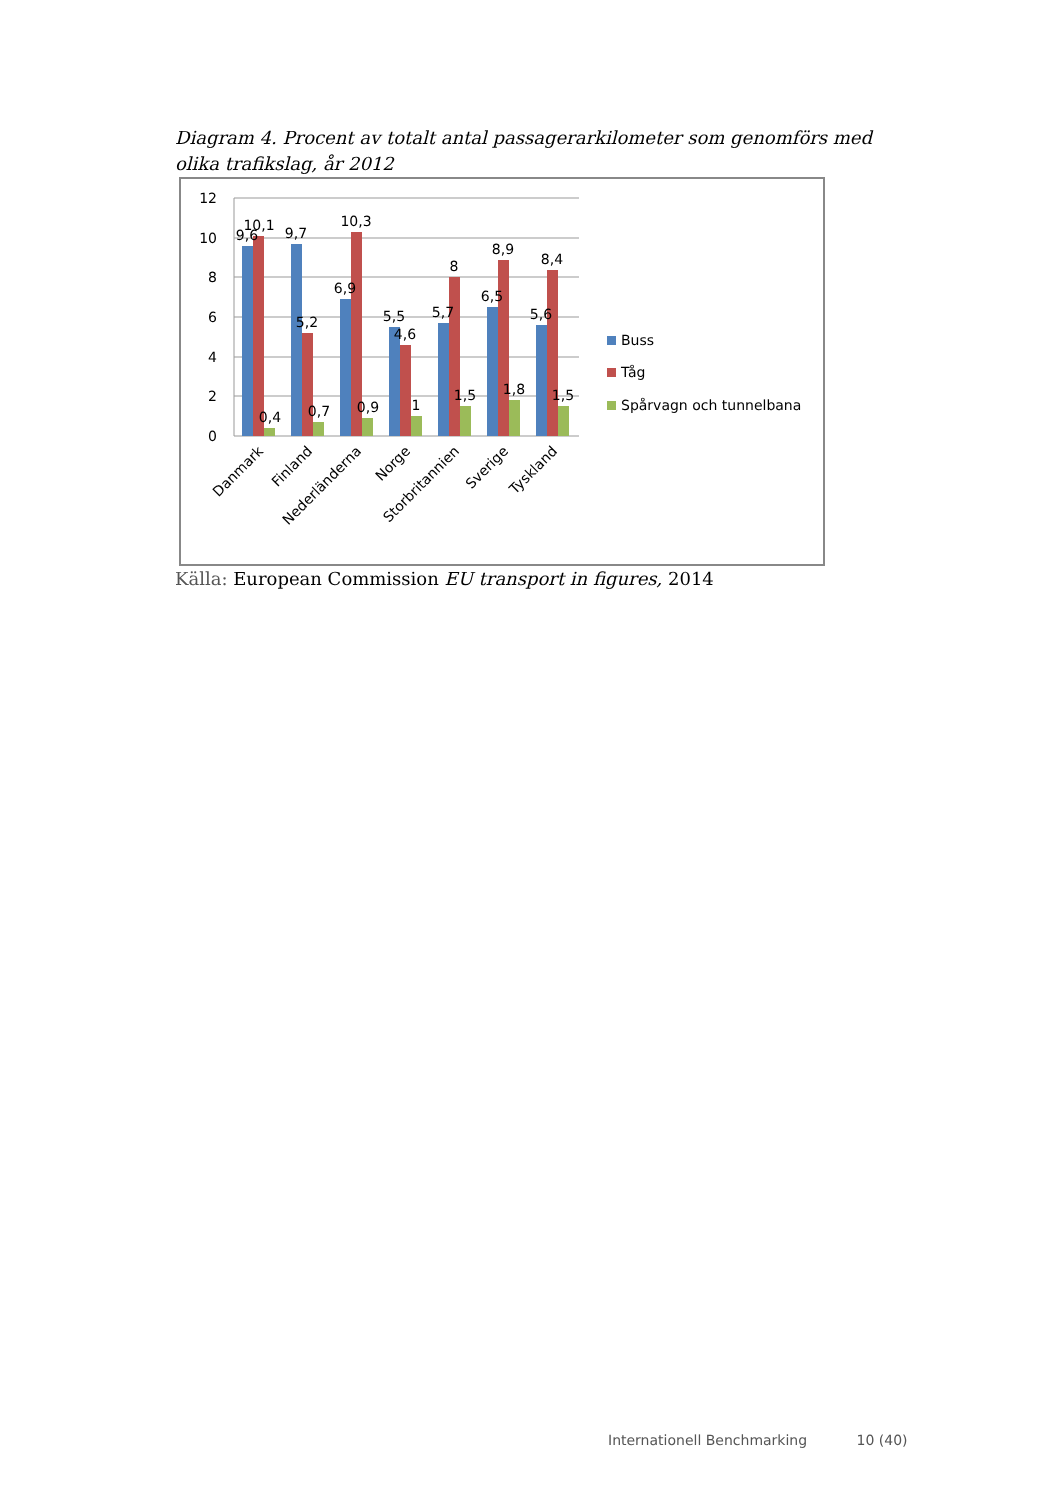Diagram 4. Procent av totalt antal passagerarkilometer som genomförs med olika trafikslag, år 2012
12
10
8
6
4
2
0
9,6
10,1
0,4
9,7
5,2
0,7
6,9
10,3
0,9
5,5
4,6
1
5,7
8
1,5
6,5
8,9
1,8
5,6
8,4
1,5
Danmark
Finland
Nederländerna
Norge
Storbritannien
Sverige
Tyskland
Buss
Tåg
Spårvagn och tunnelbana
Källa: European Commission EU transport in figures, 2014
Internationell Benchmarking 10 (40)